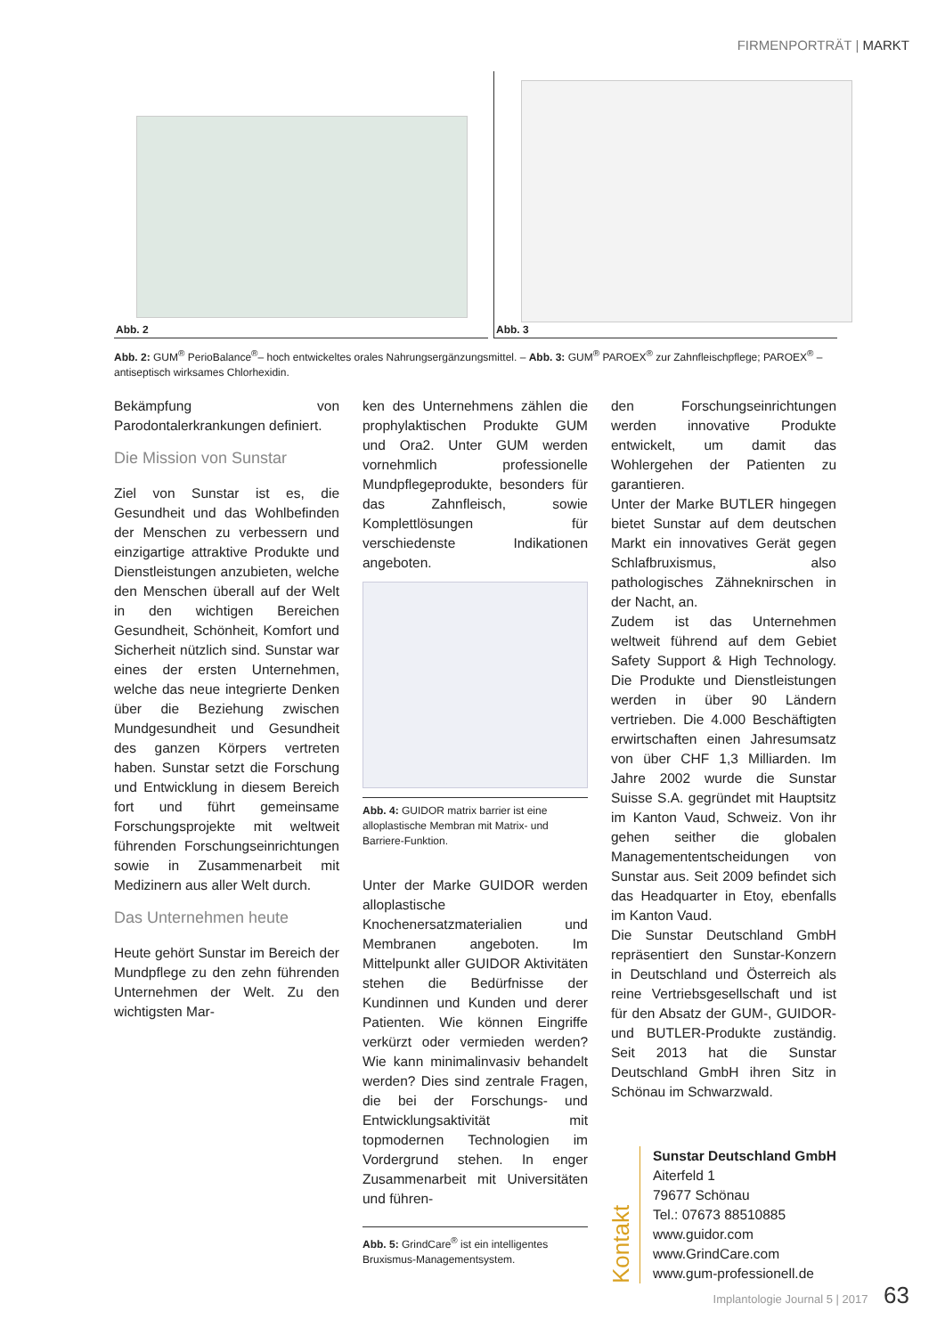FIRMENPORTRÄT | MARKT
Abb. 2
Abb. 3
Abb. 2: GUM<sup>®</sup> PerioBalance<sup>®</sup>– hoch entwickeltes orales Nahrungsergänzungsmittel. – Abb. 3: GUM<sup>®</sup> PAROEX<sup>®</sup> zur Zahnfleischpflege; PAROEX<sup>®</sup> – antiseptisch wirksames Chlorhexidin.
Bekämpfung von Parodontalerkrankungen definiert.
Die Mission von Sunstar
Ziel von Sunstar ist es, die Gesundheit und das Wohlbefinden der Menschen zu verbessern und einzigartige attraktive Produkte und Dienstleistungen anzubieten, welche den Menschen überall auf der Welt in den wichtigen Bereichen Gesundheit, Schönheit, Komfort und Sicherheit nützlich sind. Sunstar war eines der ersten Unternehmen, welche das neue integrierte Denken über die Beziehung zwischen Mundgesundheit und Gesundheit des ganzen Körpers vertreten haben. Sunstar setzt die Forschung und Entwicklung in diesem Bereich fort und führt gemeinsame Forschungsprojekte mit weltweit führenden Forschungseinrichtungen sowie in Zusammenarbeit mit Medizinern aus aller Welt durch.
Das Unternehmen heute
Heute gehört Sunstar im Bereich der Mundpflege zu den zehn führenden Unternehmen der Welt. Zu den wichtigsten Mar-
ken des Unternehmens zählen die prophylaktischen Produkte GUM und Ora2. Unter GUM werden vornehmlich professionelle Mundpflegeprodukte, besonders für das Zahnfleisch, sowie Komplettlösungen für verschiedenste Indikationen angeboten.
Abb. 4: GUIDOR matrix barrier ist eine alloplastische Membran mit Matrix- und Barriere-Funktion.
Unter der Marke GUIDOR werden alloplastische Knochenersatzmaterialien und Membranen angeboten. Im Mittelpunkt aller GUIDOR Aktivitäten stehen die Bedürfnisse der Kundinnen und Kunden und derer Patienten. Wie können Eingriffe verkürzt oder vermieden werden? Wie kann minimalinvasiv behandelt werden? Dies sind zentrale Fragen, die bei der Forschungs- und Entwicklungsaktivität mit topmodernen Technologien im Vordergrund stehen. In enger Zusammenarbeit mit Universitäten und führen-
Abb. 5: GrindCare<sup>®</sup> ist ein intelligentes Bruxismus-Managementsystem.
den Forschungseinrichtungen werden innovative Produkte entwickelt, um damit das Wohlergehen der Patienten zu garantieren.
Unter der Marke BUTLER hingegen bietet Sunstar auf dem deutschen Markt ein innovatives Gerät gegen Schlafbruxismus, also pathologisches Zähneknirschen in der Nacht, an.
Zudem ist das Unternehmen weltweit führend auf dem Gebiet Safety Support & High Technology. Die Produkte und Dienstleistungen werden in über 90 Ländern vertrieben. Die 4.000 Beschäftigten erwirtschaften einen Jahresumsatz von über CHF 1,3 Milliarden. Im Jahre 2002 wurde die Sunstar Suisse S.A. gegründet mit Hauptsitz im Kanton Vaud, Schweiz. Von ihr gehen seither die globalen Managemententscheidungen von Sunstar aus. Seit 2009 befindet sich das Headquarter in Etoy, ebenfalls im Kanton Vaud.
Die Sunstar Deutschland GmbH repräsentiert den Sunstar-Konzern in Deutschland und Österreich als reine Vertriebsgesellschaft und ist für den Absatz der GUM-, GUIDOR- und BUTLER-Produkte zuständig. Seit 2013 hat die Sunstar Deutschland GmbH ihren Sitz in Schönau im Schwarzwald.
Kontakt
Sunstar Deutschland GmbH
Aiterfeld 1
79677 Schönau
Tel.: 07673 88510885
www.guidor.com
www.GrindCare.com
www.gum-professionell.de
Implantologie Journal 5 | 2017 63